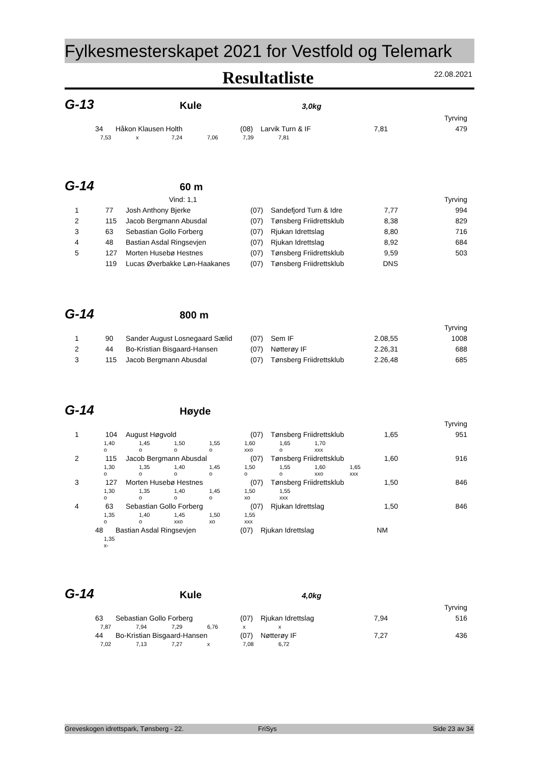Fylkesmesterskapet 2021 for Vestfold og Telemark
Resultatliste
22.08.2021
G-13
Kule
3,0kg
| Tyrving | | | | | | | |
| | 34 | Håkon Klausen Holth | (08) | Larvik Turn & IF | 7,81 | | 479 |
| | 7,53 | x | 7,24 | 7,06 | 7,39 | 7,81 |
G-14
60 m
| Vind: 1,1 | | | | Tyrving | | | |
| 1 | 77 | Josh Anthony Bjerke | (07) | Sandefjord Turn & Idre | 7,77 | | 994 |
| 2 | 115 | Jacob Bergmann Abusdal | (07) | Tønsberg Friidrettsklub | 8,38 | | 829 |
| 3 | 63 | Sebastian Gollo Forberg | (07) | Rjukan Idrettslag | 8,80 | | 716 |
| 4 | 48 | Bastian Asdal Ringsevjen | (07) | Rjukan Idrettslag | 8,92 | | 684 |
| 5 | 127 | Morten Husebø Hestnes | (07) | Tønsberg Friidrettsklub | 9,59 | | 503 |
| | 119 | Lucas Øverbakke Løn-Haakanes | (07) | Tønsberg Friidrettsklub | DNS | | |
G-14
800 m
| Tyrving | | | | | | | |
| 1 | 90 | Sander August Losnegaard Sælid | (07) | Sem IF | 2.08,55 | | 1008 |
| 2 | 44 | Bo-Kristian Bisgaard-Hansen | (07) | Nøtterøy IF | 2.26,31 | | 688 |
| 3 | 115 | Jacob Bergmann Abusdal | (07) | Tønsberg Friidrettsklub | 2.26,48 | | 685 |
G-14
Høyde
| Tyrving | | | | | | | |
| 1 | 104 | August Høgvold | (07) | Tønsberg Friidrettsklub | 1,65 | | 951 |
| | 1,40 | 1,45 | 1,50 | 1,55 | 1,60 | 1,65 | 1,70 |
| | o | o | o | o | xxo | o | xxx |
| 2 | 115 | Jacob Bergmann Abusdal | (07) | Tønsberg Friidrettsklub | 1,60 | | 916 |
| | 1,30 | 1,35 | 1,40 | 1,45 | 1,50 | 1,55 | 1,60 | 1,65 |
| | o | o | o | o | o | o | xxo | xxx |
| 3 | 127 | Morten Husebø Hestnes | (07) | Tønsberg Friidrettsklub | 1,50 | | 846 |
| | 1,30 | 1,35 | 1,40 | 1,45 | 1,50 | 1,55 |
| | o | o | o | o | xo | xxx |
| 4 | 63 | Sebastian Gollo Forberg | (07) | Rjukan Idrettslag | 1,50 | | 846 |
| | 1,35 | 1,40 | 1,45 | 1,50 | 1,55 |
| | o | o | xxo | xo | xxx |
| | 48 | Bastian Asdal Ringsevjen | (07) | Rjukan Idrettslag | NM | | |
| | 1,35 |
| | x- |
G-14
Kule
4,0kg
| Tyrving | | | | | | | |
| | 63 | Sebastian Gollo Forberg | (07) | Rjukan Idrettslag | 7,94 | | 516 |
| | 7,87 | 7,94 | 7,29 | 6,76 | x | x |
| | 44 | Bo-Kristian Bisgaard-Hansen | (07) | Nøtterøy IF | 7,27 | | 436 |
| | 7,02 | 7,13 | 7,27 | x | 7,08 | 6,72 |
Greveskogen idrettspark, Tønsberg - 22. FriSys Side 23 av 34